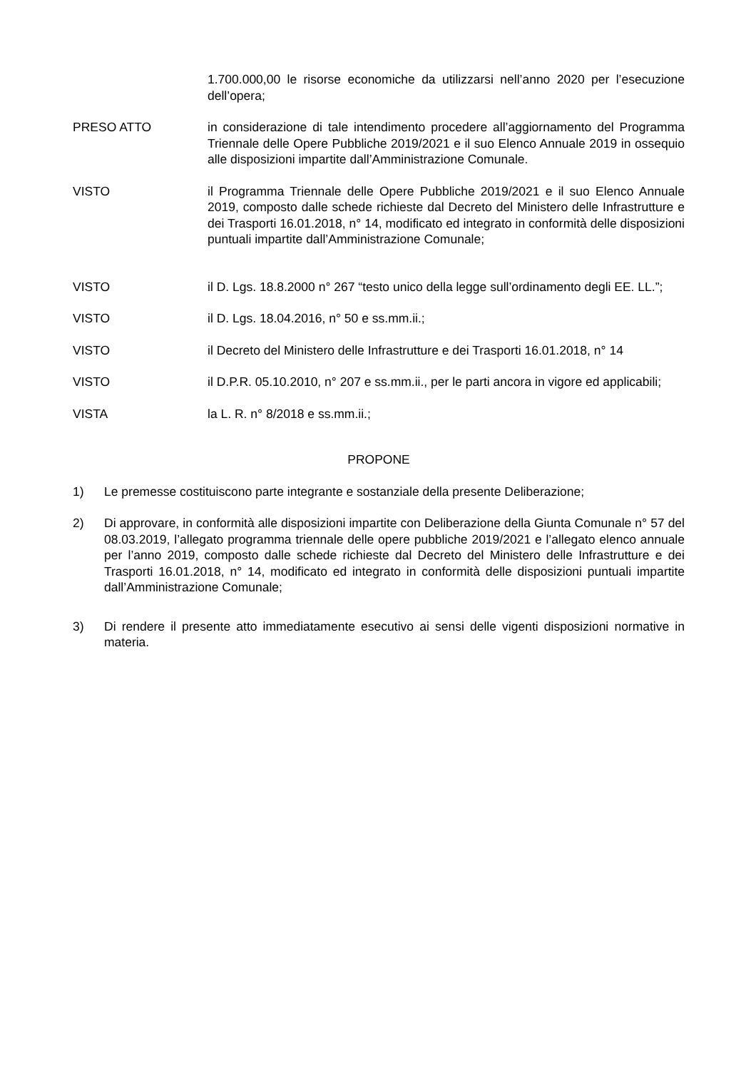1.700.000,00 le risorse economiche da utilizzarsi nell’anno 2020 per l’esecuzione dell’opera;
PRESO ATTO in considerazione di tale intendimento procedere all’aggiornamento del Programma Triennale delle Opere Pubbliche 2019/2021 e il suo Elenco Annuale 2019 in ossequio alle disposizioni impartite dall’Amministrazione Comunale.
VISTO il Programma Triennale delle Opere Pubbliche 2019/2021 e il suo Elenco Annuale 2019, composto dalle schede richieste dal Decreto del Ministero delle Infrastrutture e dei Trasporti 16.01.2018, n° 14, modificato ed integrato in conformità delle disposizioni puntuali impartite dall’Amministrazione Comunale;
VISTO il D. Lgs. 18.8.2000 n° 267 “testo unico della legge sull’ordinamento degli EE. LL.”;
VISTO il D. Lgs. 18.04.2016, n° 50 e ss.mm.ii.;
VISTO il Decreto del Ministero delle Infrastrutture e dei Trasporti 16.01.2018, n° 14
VISTO il D.P.R. 05.10.2010, n° 207 e ss.mm.ii., per le parti ancora in vigore ed applicabili;
VISTA la L. R. n° 8/2018 e ss.mm.ii.;
PROPONE
1) Le premesse costituiscono parte integrante e sostanziale della presente Deliberazione;
2) Di approvare, in conformità alle disposizioni impartite con Deliberazione della Giunta Comunale n° 57 del 08.03.2019, l’allegato programma triennale delle opere pubbliche 2019/2021 e l’allegato elenco annuale per l’anno 2019, composto dalle schede richieste dal Decreto del Ministero delle Infrastrutture e dei Trasporti 16.01.2018, n° 14, modificato ed integrato in conformità delle disposizioni puntuali impartite dall’Amministrazione Comunale;
3) Di rendere il presente atto immediatamente esecutivo ai sensi delle vigenti disposizioni normative in materia.